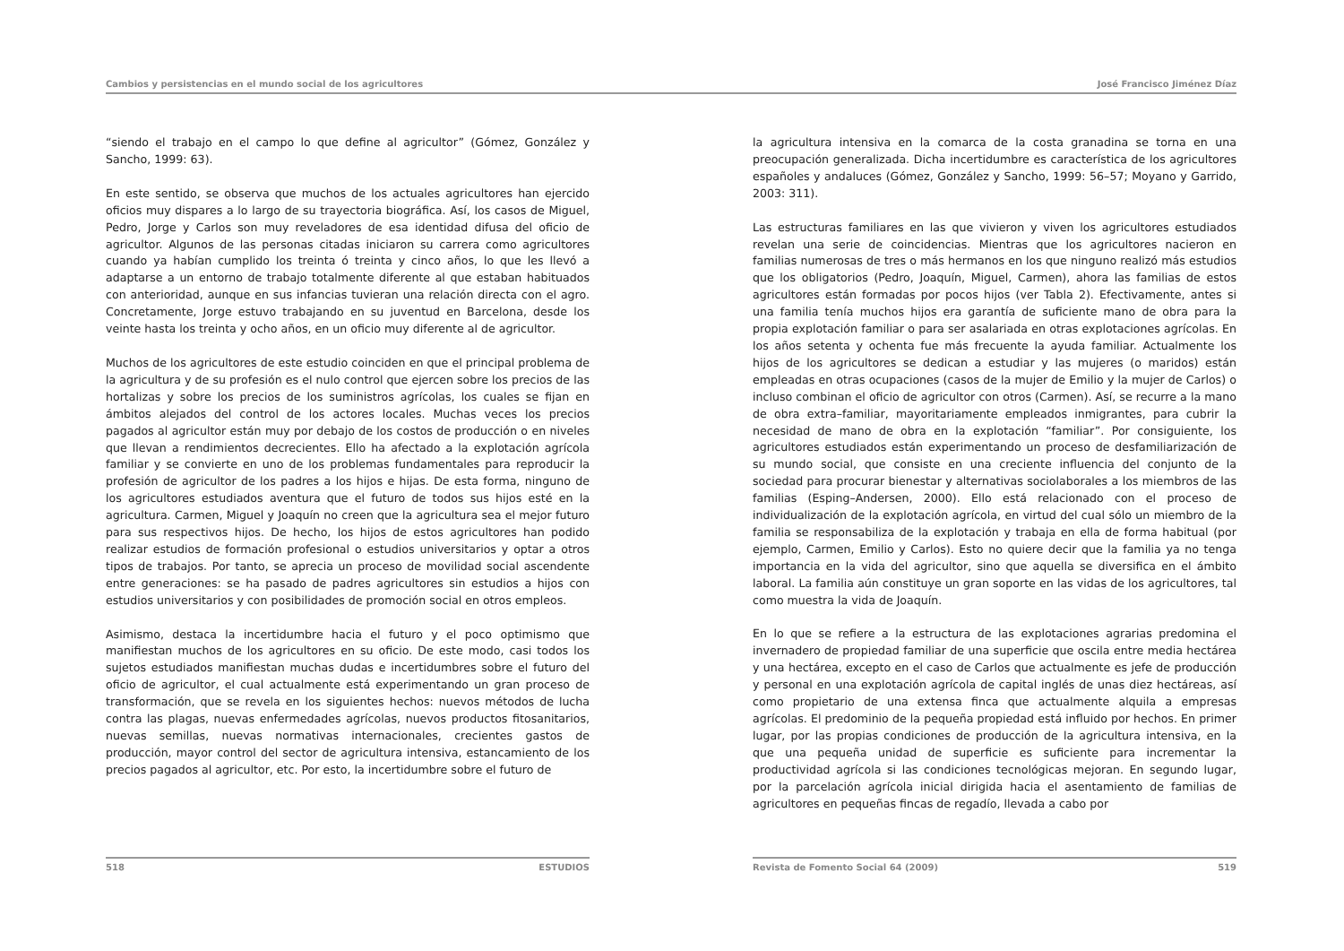Cambios y persistencias en el mundo social de los agricultores José Francisco Jiménez Díaz
“siendo el trabajo en el campo lo que define al agricultor” (Gómez, González y Sancho, 1999: 63).
En este sentido, se observa que muchos de los actuales agricultores han ejercido oficios muy dispares a lo largo de su trayectoria biográfica. Así, los casos de Miguel, Pedro, Jorge y Carlos son muy reveladores de esa identidad difusa del oficio de agricultor. Algunos de las personas citadas iniciaron su carrera como agricultores cuando ya habían cumplido los treinta ó treinta y cinco años, lo que les llevó a adaptarse a un entorno de trabajo totalmente diferente al que estaban habituados con anterioridad, aunque en sus infancias tuvieran una relación directa con el agro. Concretamente, Jorge estuvo trabajando en su juventud en Barcelona, desde los veinte hasta los treinta y ocho años, en un oficio muy diferente al de agricultor.
Muchos de los agricultores de este estudio coinciden en que el principal problema de la agricultura y de su profesión es el nulo control que ejercen sobre los precios de las hortalizas y sobre los precios de los suministros agrícolas, los cuales se fijan en ámbitos alejados del control de los actores locales. Muchas veces los precios pagados al agricultor están muy por debajo de los costos de producción o en niveles que llevan a rendimientos decrecientes. Ello ha afectado a la explotación agrícola familiar y se convierte en uno de los problemas fundamentales para reproducir la profesión de agricultor de los padres a los hijos e hijas. De esta forma, ninguno de los agricultores estudiados aventura que el futuro de todos sus hijos esté en la agricultura. Carmen, Miguel y Joaquín no creen que la agricultura sea el mejor futuro para sus respectivos hijos. De hecho, los hijos de estos agricultores han podido realizar estudios de formación profesional o estudios universitarios y optar a otros tipos de trabajos. Por tanto, se aprecia un proceso de movilidad social ascendente entre generaciones: se ha pasado de padres agricultores sin estudios a hijos con estudios universitarios y con posibilidades de promoción social en otros empleos.
Asimismo, destaca la incertidumbre hacia el futuro y el poco optimismo que manifiestan muchos de los agricultores en su oficio. De este modo, casi todos los sujetos estudiados manifiestan muchas dudas e incertidumbres sobre el futuro del oficio de agricultor, el cual actualmente está experimentando un gran proceso de transformación, que se revela en los siguientes hechos: nuevos métodos de lucha contra las plagas, nuevas enfermedades agrícolas, nuevos productos fitosanitarios, nuevas semillas, nuevas normativas internacionales, crecientes gastos de producción, mayor control del sector de agricultura intensiva, estancamiento de los precios pagados al agricultor, etc. Por esto, la incertidumbre sobre el futuro de
la agricultura intensiva en la comarca de la costa granadina se torna en una preocupación generalizada. Dicha incertidumbre es característica de los agricultores españoles y andaluces (Gómez, González y Sancho, 1999: 56–57; Moyano y Garrido, 2003: 311).
Las estructuras familiares en las que vivieron y viven los agricultores estudiados revelan una serie de coincidencias. Mientras que los agricultores nacieron en familias numerosas de tres o más hermanos en los que ninguno realizó más estudios que los obligatorios (Pedro, Joaquín, Miguel, Carmen), ahora las familias de estos agricultores están formadas por pocos hijos (ver Tabla 2). Efectivamente, antes si una familia tenía muchos hijos era garantía de suficiente mano de obra para la propia explotación familiar o para ser asalariada en otras explotaciones agrícolas. En los años setenta y ochenta fue más frecuente la ayuda familiar. Actualmente los hijos de los agricultores se dedican a estudiar y las mujeres (o maridos) están empleadas en otras ocupaciones (casos de la mujer de Emilio y la mujer de Carlos) o incluso combinan el oficio de agricultor con otros (Carmen). Así, se recurre a la mano de obra extra–familiar, mayoritariamente empleados inmigrantes, para cubrir la necesidad de mano de obra en la explotación “familiar”. Por consiguiente, los agricultores estudiados están experimentando un proceso de desfamiliarización de su mundo social, que consiste en una creciente influencia del conjunto de la sociedad para procurar bienestar y alternativas sociolaborales a los miembros de las familias (Esping–Andersen, 2000). Ello está relacionado con el proceso de individualización de la explotación agrícola, en virtud del cual sólo un miembro de la familia se responsabiliza de la explotación y trabaja en ella de forma habitual (por ejemplo, Carmen, Emilio y Carlos). Esto no quiere decir que la familia ya no tenga importancia en la vida del agricultor, sino que aquella se diversifica en el ámbito laboral. La familia aún constituye un gran soporte en las vidas de los agricultores, tal como muestra la vida de Joaquín.
En lo que se refiere a la estructura de las explotaciones agrarias predomina el invernadero de propiedad familiar de una superficie que oscila entre media hectárea y una hectárea, excepto en el caso de Carlos que actualmente es jefe de producción y personal en una explotación agrícola de capital inglés de unas diez hectáreas, así como propietario de una extensa finca que actualmente alquila a empresas agrícolas. El predominio de la pequeña propiedad está influido por hechos. En primer lugar, por las propias condiciones de producción de la agricultura intensiva, en la que una pequeña unidad de superficie es suficiente para incrementar la productividad agrícola si las condiciones tecnológicas mejoran. En segundo lugar, por la parcelación agrícola inicial dirigida hacia el asentamiento de familias de agricultores en pequeñas fincas de regadío, llevada a cabo por
518 ESTUDIOS Revista de Fomento Social 64 (2009) 519